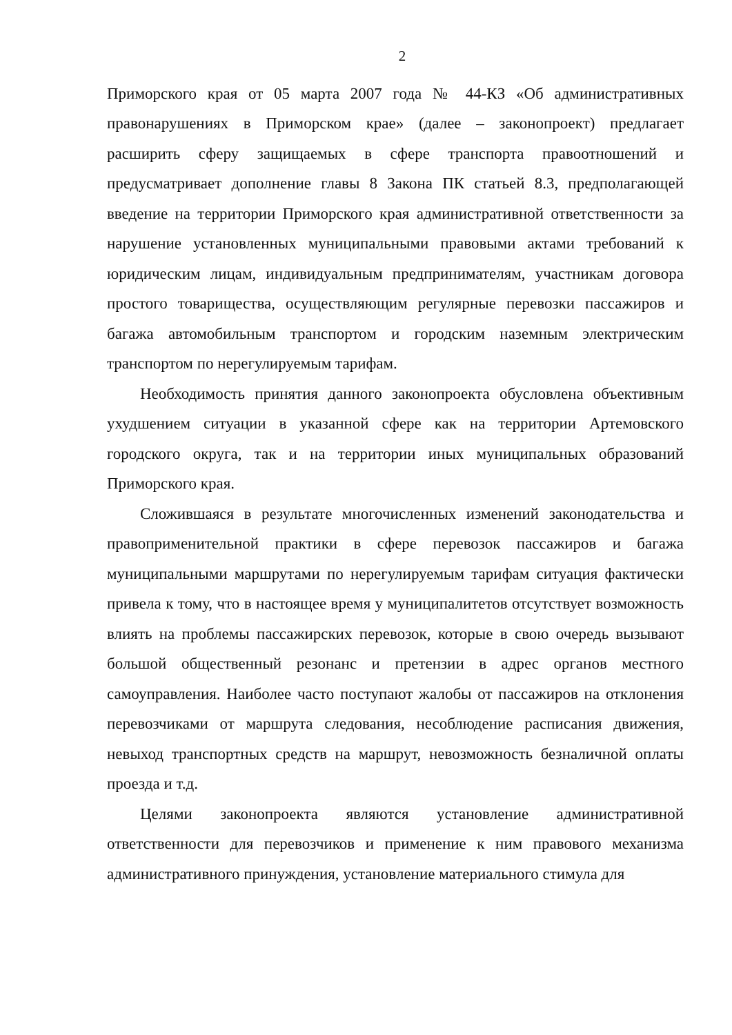2
Приморского края от 05 марта 2007 года № 44-КЗ «Об административных правонарушениях в Приморском крае» (далее – законопроект) предлагает расширить сферу защищаемых в сфере транспорта правоотношений и предусматривает дополнение главы 8 Закона ПК статьей 8.3, предполагающей введение на территории Приморского края административной ответственности за нарушение установленных муниципальными правовыми актами требований к юридическим лицам, индивидуальным предпринимателям, участникам договора простого товарищества, осуществляющим регулярные перевозки пассажиров и багажа автомобильным транспортом и городским наземным электрическим транспортом по нерегулируемым тарифам.
Необходимость принятия данного законопроекта обусловлена объективным ухудшением ситуации в указанной сфере как на территории Артемовского городского округа, так и на территории иных муниципальных образований Приморского края.
Сложившаяся в результате многочисленных изменений законодательства и правоприменительной практики в сфере перевозок пассажиров и багажа муниципальными маршрутами по нерегулируемым тарифам ситуация фактически привела к тому, что в настоящее время у муниципалитетов отсутствует возможность влиять на проблемы пассажирских перевозок, которые в свою очередь вызывают большой общественный резонанс и претензии в адрес органов местного самоуправления. Наиболее часто поступают жалобы от пассажиров на отклонения перевозчиками от маршрута следования, несоблюдение расписания движения, невыход транспортных средств на маршрут, невозможность безналичной оплаты проезда и т.д.
Целями законопроекта являются установление административной ответственности для перевозчиков и применение к ним правового механизма административного принуждения, установление материального стимула для